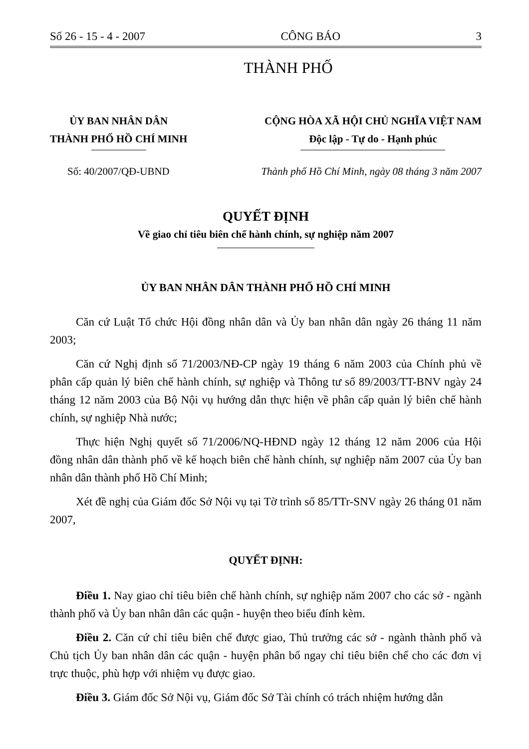Số 26 - 15 - 4 - 2007 CÔNG BÁO 3
THÀNH PHỐ
ỦY BAN NHÂN DÂN
THÀNH PHỐ HỒ CHÍ MINH
CỘNG HÒA XÃ HỘI CHỦ NGHĨA VIỆT NAM
Độc lập - Tự do - Hạnh phúc
Số: 40/2007/QĐ-UBND Thành phố Hồ Chí Minh, ngày 08 tháng 3 năm 2007
QUYẾT ĐỊNH
Về giao chỉ tiêu biên chế hành chính, sự nghiệp năm 2007
ỦY BAN NHÂN DÂN THÀNH PHỐ HỒ CHÍ MINH
Căn cứ Luật Tổ chức Hội đồng nhân dân và Ủy ban nhân dân ngày 26 tháng 11 năm 2003;
Căn cứ Nghị định số 71/2003/NĐ-CP ngày 19 tháng 6 năm 2003 của Chính phủ về phân cấp quản lý biên chế hành chính, sự nghiệp và Thông tư số 89/2003/TT-BNV ngày 24 tháng 12 năm 2003 của Bộ Nội vụ hướng dẫn thực hiện về phân cấp quản lý biên chế hành chính, sự nghiệp Nhà nước;
Thực hiện Nghị quyết số 71/2006/NQ-HĐND ngày 12 tháng 12 năm 2006 của Hội đồng nhân dân thành phố về kế hoạch biên chế hành chính, sự nghiệp năm 2007 của Ủy ban nhân dân thành phố Hồ Chí Minh;
Xét đề nghị của Giám đốc Sở Nội vụ tại Tờ trình số 85/TTr-SNV ngày 26 tháng 01 năm 2007,
QUYẾT ĐỊNH:
Điều 1. Nay giao chỉ tiêu biên chế hành chính, sự nghiệp năm 2007 cho các sở - ngành thành phố và Ủy ban nhân dân các quận - huyện theo biểu đính kèm.
Điều 2. Căn cứ chỉ tiêu biên chế được giao, Thủ trưởng các sở - ngành thành phố và Chủ tịch Ủy ban nhân dân các quận - huyện phân bổ ngay chỉ tiêu biên chế cho các đơn vị trực thuộc, phù hợp với nhiệm vụ được giao.
Điều 3. Giám đốc Sở Nội vụ, Giám đốc Sở Tài chính có trách nhiệm hướng dẫn